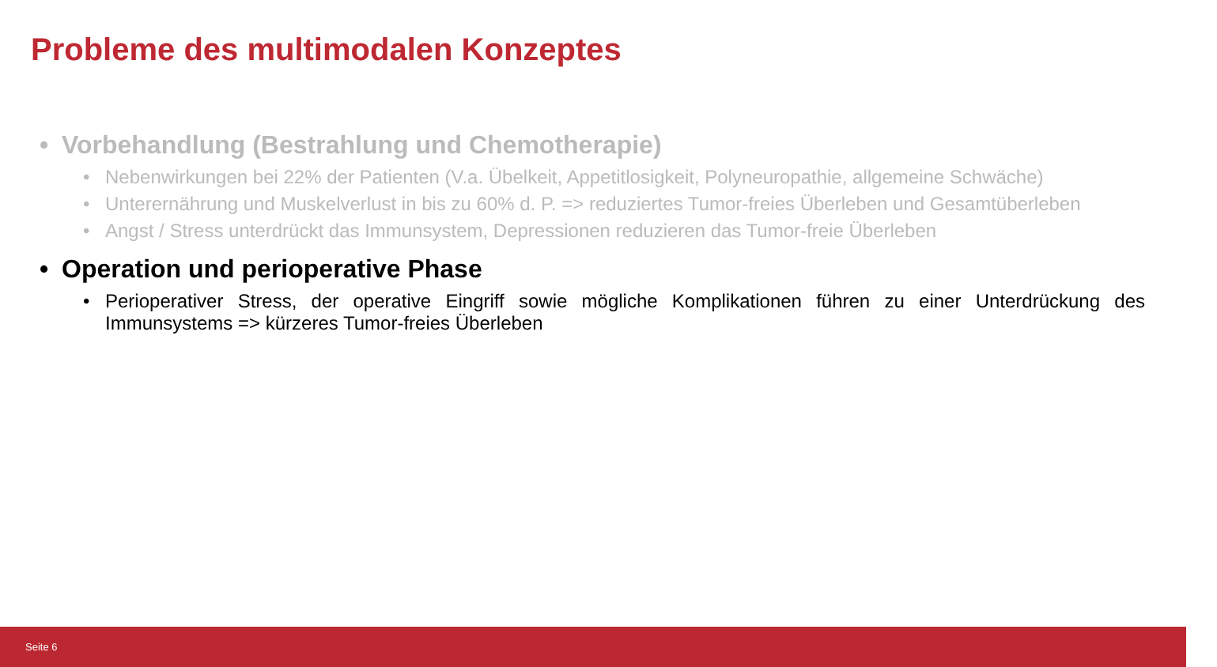Probleme des multimodalen Konzeptes
• Vorbehandlung (Bestrahlung und Chemotherapie)
• Nebenwirkungen bei 22% der Patienten (V.a. Übelkeit, Appetitlosigkeit, Polyneuropathie, allgemeine Schwäche)
• Unterernährung und Muskelverlust in bis zu 60% d. P. => reduziertes Tumor-freies Überleben und Gesamtüberleben
• Angst / Stress unterdrückt das Immunsystem, Depressionen reduzieren das Tumor-freie Überleben
• Operation und perioperative Phase
• Perioperativer Stress, der operative Eingriff sowie mögliche Komplikationen führen zu einer Unterdrückung des Immunsystems => kürzeres Tumor-freies Überleben
Seite 6